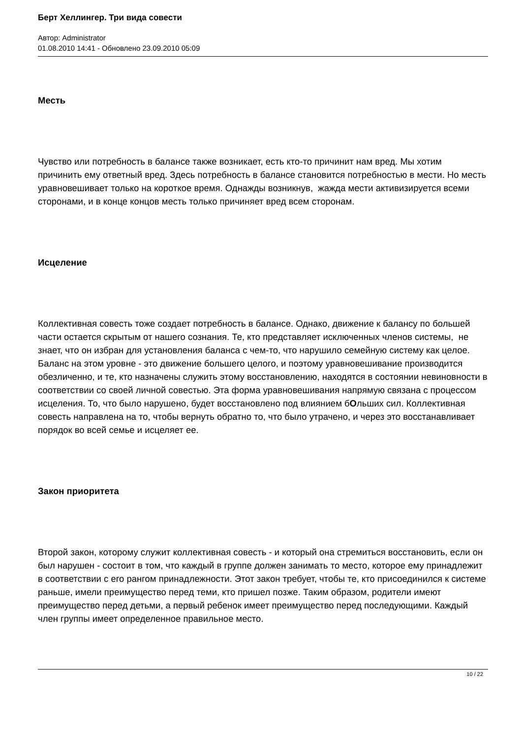Берт Хеллингер. Три вида совести
Автор: Administrator
01.08.2010 14:41 - Обновлено 23.09.2010 05:09
Месть
Чувство или потребность в балансе также возникает, есть кто-то причинит нам вред. Мы хотим причинить ему ответный вред. Здесь потребность в балансе становится потребностью в мести. Но месть уравновешивает только на короткое время. Однажды возникнув, жажда мести активизируется всеми сторонами, и в конце концов месть только причиняет вред всем сторонам.
Исцеление
Коллективная совесть тоже создает потребность в балансе. Однако, движение к балансу по большей части остается скрытым от нашего сознания. Те, кто представляет исключенных членов системы, не знает, что он избран для установления баланса с чем-то, что нарушило семейную систему как целое. Баланс на этом уровне - это движение большего целого, и поэтому уравновешивание производится обезличенно, и те, кто назначены служить этому восстановлению, находятся в состоянии невиновности в соответствии со своей личной совестью. Эта форма уравновешивания напрямую связана с процессом исцеления. То, что было нарушено, будет восстановлено под влиянием бОльших сил. Коллективная совесть направлена на то, чтобы вернуть обратно то, что было утрачено, и через это восстанавливает порядок во всей семье и исцеляет ее.
Закон приоритета
Второй закон, которому служит коллективная совесть - и который она стремиться восстановить, если он был нарушен - состоит в том, что каждый в группе должен занимать то место, которое ему принадлежит в соответствии с его рангом принадлежности. Этот закон требует, чтобы те, кто присоединился к системе раньше, имели преимущество перед теми, кто пришел позже. Таким образом, родители имеют преимущество перед детьми, а первый ребенок имеет преимущество перед последующими. Каждый член группы имеет определенное правильное место.
10 / 22